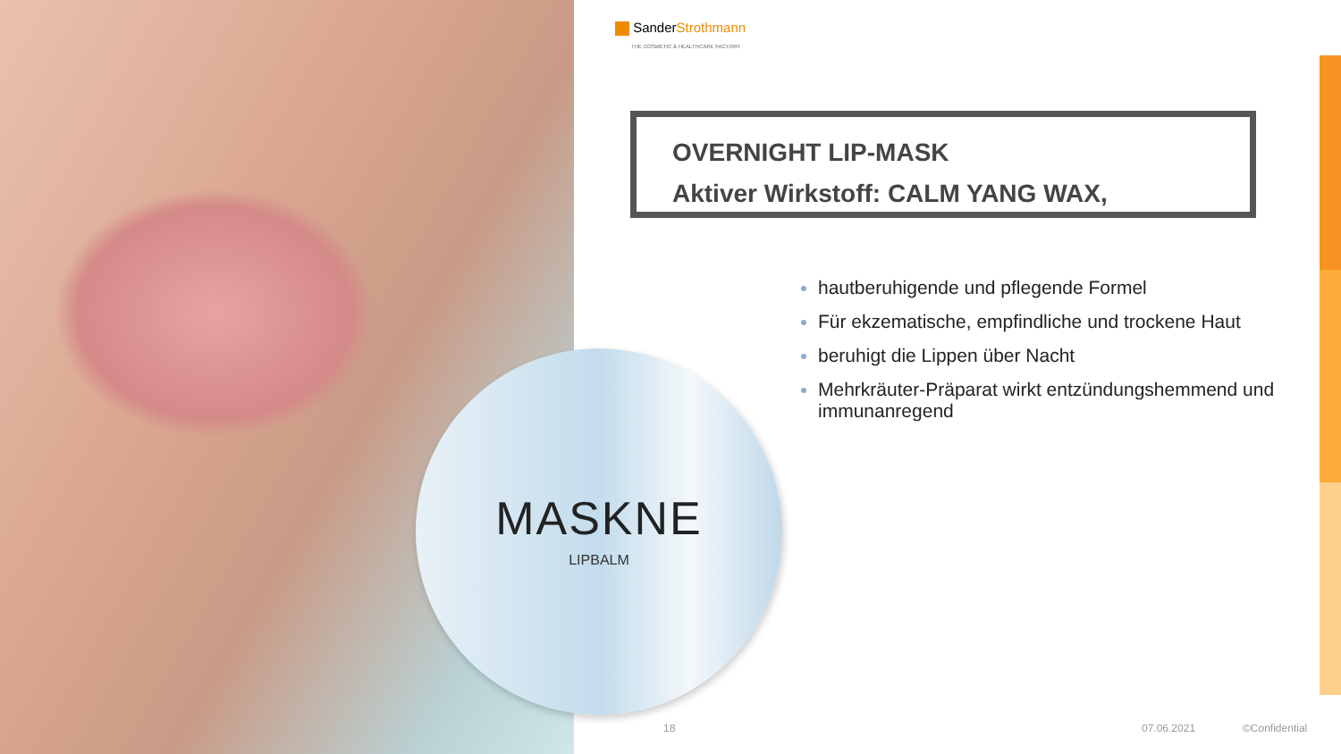SanderStrothmann
THE COSMETIC & HEALTHCARE FACTORY
OVERNIGHT LIP-MASK
Aktiver Wirkstoff: CALM YANG WAX,
hautberuhigende und pflegende Formel
Für ekzematische, empfindliche und trockene Haut
beruhigt die Lippen über Nacht
Mehrkräuter-Präparat wirkt entzündungshemmend und immunanregend
MASKNE
LIPBALM
18 07.06.2021 ©Confidential